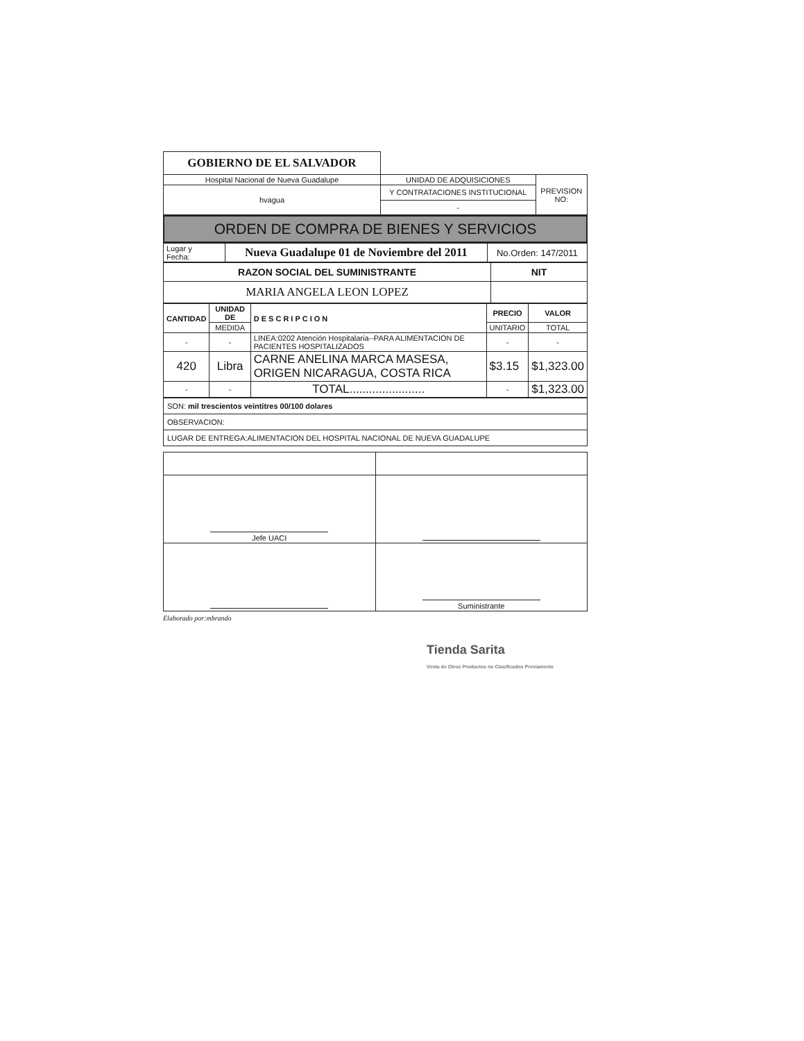| GOBIERNO DE EL SALVADOR | | |
| Hospital Nacional de Nueva Guadalupe | UNIDAD DE ADQUISICIONES | PREVISION NO: |
| hvagua | Y CONTRATACIONES INSTITUCIONAL | |
| | - | |
ORDEN DE COMPRA DE BIENES Y SERVICIOS
| Lugar y Fecha: | Nueva Guadalupe 01 de Noviembre del 2011 | No.Orden: 147/2011 |
| RAZON SOCIAL DEL SUMINISTRANTE | NIT |
| MARIA ANGELA LEON LOPEZ | |
| CANTIDAD | UNIDAD DE | DESCRIPCION | PRECIO | VALOR |
| --- | --- | --- | --- | --- |
| | MEDIDA | | UNITARIO | TOTAL |
| - | - | LINEA:0202 Atención Hospitalaria--PARA ALIMENTACION DE PACIENTES HOSPITALIZADOS | - | - |
| 420 | Libra | CARNE ANELINA MARCA MASESA, ORIGEN NICARAGUA, COSTA RICA | $3.15 | $1,323.00 |
| - | - | TOTAL....................... | - | $1,323.00 |
| SON: mil trescientos veintitres 00/100 dolares |
| OBSERVACION: |
| LUGAR DE ENTREGA:ALIMENTACION DEL HOSPITAL NACIONAL DE NUEVA GUADALUPE |
| Jefe UACI | |
| | Suministrante |
Elaborado por:mbrando
Tienda Sarita
Venta de Otros Productos no Clasificados Previamente